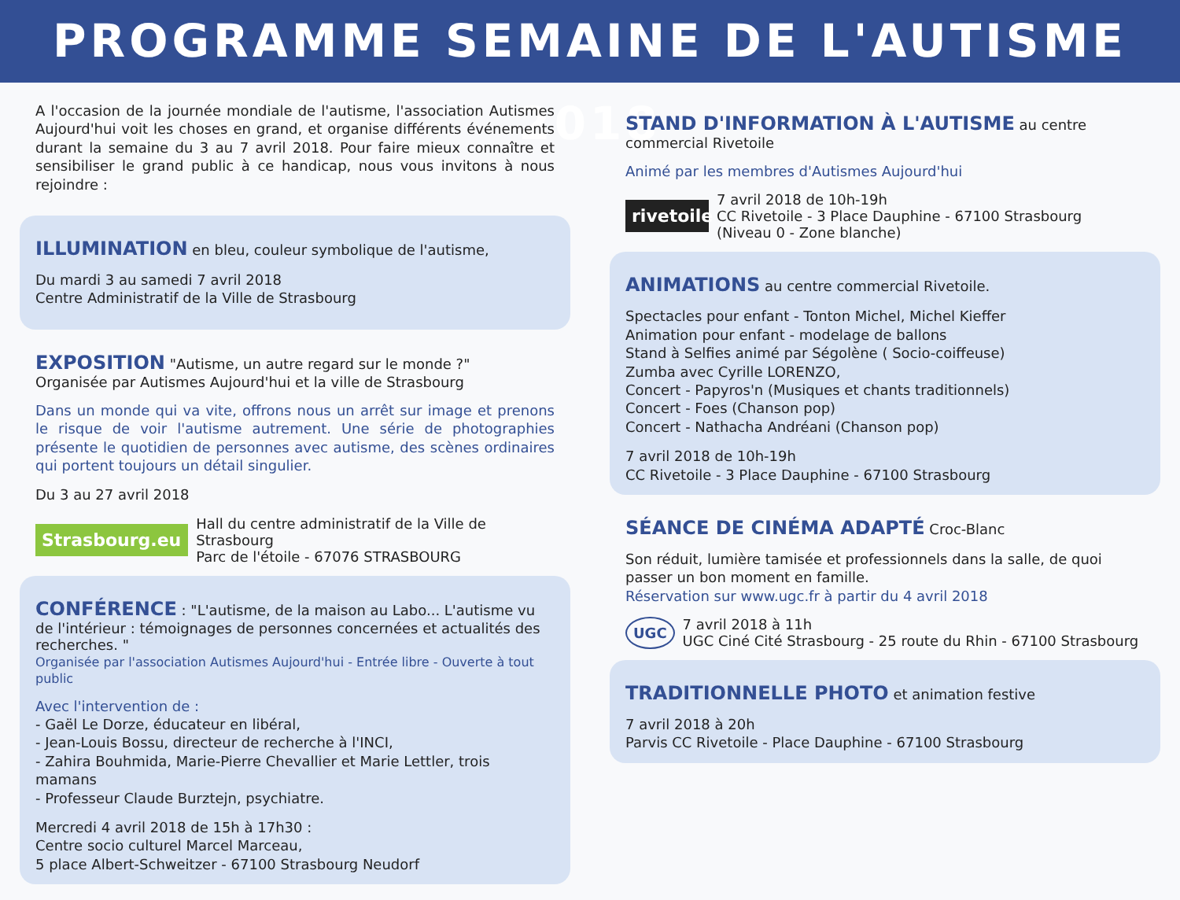PROGRAMME SEMAINE DE L'AUTISME 2018
A l'occasion de la journée mondiale de l'autisme, l'association Autismes Aujourd'hui voit les choses en grand, et organise différents événements durant la semaine du 3 au 7 avril 2018. Pour faire mieux connaître et sensibiliser le grand public à ce handicap, nous vous invitons à nous rejoindre :
ILLUMINATION
en bleu, couleur symbolique de l'autisme,
Du mardi 3 au samedi 7 avril 2018
Centre Administratif de la Ville de Strasbourg
EXPOSITION
"Autisme, un autre regard sur le monde ?"
Organisée par Autismes Aujourd'hui et la ville de Strasbourg
Dans un monde qui va vite, offrons nous un arrêt sur image et prenons le risque de voir l'autisme autrement. Une série de photographies présente le quotidien de personnes avec autisme, des scènes ordinaires qui portent toujours un détail singulier.
Du 3 au 27 avril 2018
Strasbourg.eu Hall du centre administratif de la Ville de Strasbourg
Parc de l'étoile - 67076 STRASBOURG
CONFÉRENCE
: "L'autisme, de la maison au Labo... L'autisme vu de l'intérieur : témoignages de personnes concernées et actualités des recherches. "
Organisée par l'association Autismes Aujourd'hui - Entrée libre - Ouverte à tout public
Avec l'intervention de :
- Gaël Le Dorze, éducateur en libéral,
- Jean-Louis Bossu, directeur de recherche à l'INCI,
- Zahira Bouhmida, Marie-Pierre Chevallier et Marie Lettler, trois mamans
- Professeur Claude Burztejn, psychiatre.
Mercredi 4 avril 2018 de 15h à 17h30 :
Centre socio culturel Marcel Marceau,
5 place Albert-Schweitzer - 67100 Strasbourg Neudorf
STAND D'INFORMATION À L'AUTISME
au centre commercial Rivetoile
Animé par les membres d'Autismes Aujourd'hui
rivetoile 7 avril 2018 de 10h-19h
CC Rivetoile - 3 Place Dauphine - 67100 Strasbourg
(Niveau 0 - Zone blanche)
ANIMATIONS
au centre commercial Rivetoile.
Spectacles pour enfant - Tonton Michel, Michel Kieffer
Animation pour enfant - modelage de ballons
Stand à Selfies animé par Ségolène ( Socio-coiffeuse)
Zumba avec Cyrille LORENZO,
Concert - Papyros'n (Musiques et chants traditionnels)
Concert - Foes (Chanson pop)
Concert - Nathacha Andréani (Chanson pop)
7 avril 2018 de 10h-19h
CC Rivetoile - 3 Place Dauphine - 67100 Strasbourg
SÉANCE DE CINÉMA ADAPTÉ
Croc-Blanc
Son réduit, lumière tamisée et professionnels dans la salle, de quoi passer un bon moment en famille.
Réservation sur www.ugc.fr à partir du 4 avril 2018
UGC 7 avril 2018 à 11h
UGC Ciné Cité Strasbourg - 25 route du Rhin - 67100 Strasbourg
TRADITIONNELLE PHOTO
et animation festive
7 avril 2018 à 20h
Parvis CC Rivetoile - Place Dauphine - 67100 Strasbourg